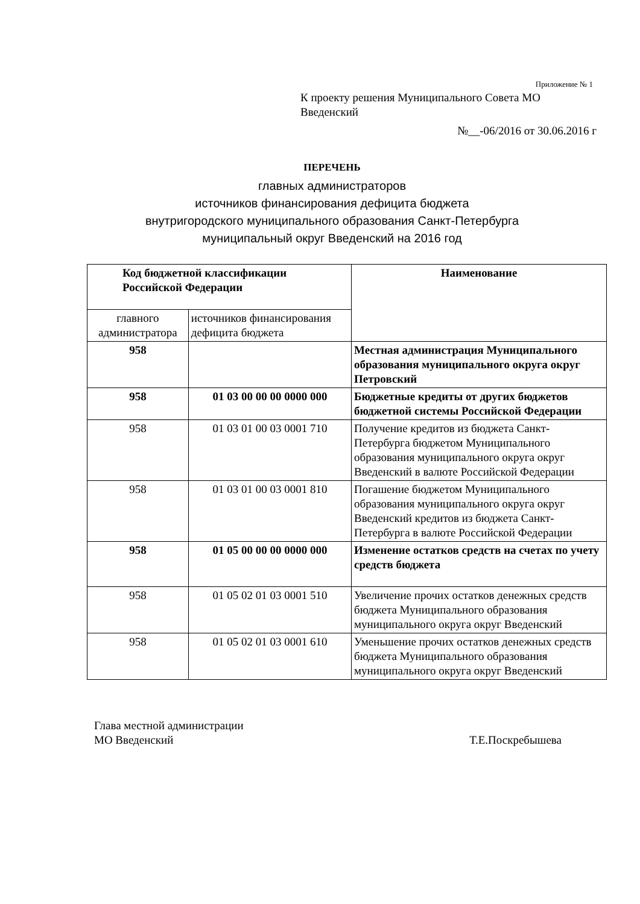Приложение № 1
К проекту решения Муниципального Совета МО
Введенский
№__-06/2016 от 30.06.2016 г
ПЕРЕЧЕНЬ
главных администраторов
источников финансирования дефицита бюджета
внутригородского муниципального образования Санкт-Петербурга
муниципальный округ Введенский на 2016 год
| Код бюджетной классификации Российской Федерации | | Наименование |
| --- | --- | --- |
| главного администратора | источников финансирования дефицита бюджета | |
| 958 | | Местная администрация Муниципального образования муниципального округа округ Петровский |
| 958 | 01 03 00 00 00 0000 000 | Бюджетные кредиты от других бюджетов бюджетной системы Российской Федерации |
| 958 | 01 03 01 00 03 0001 710 | Получение кредитов из бюджета Санкт-Петербурга бюджетом Муниципального образования муниципального округа округ Введенский в валюте Российской Федерации |
| 958 | 01 03 01 00 03 0001 810 | Погашение бюджетом Муниципального образования муниципального округа округ Введенский кредитов из бюджета Санкт-Петербурга в валюте Российской Федерации |
| 958 | 01 05 00 00 00 0000 000 | Изменение остатков средств на счетах по учету средств бюджета |
| 958 | 01 05 02 01 03 0001 510 | Увеличение прочих остатков денежных средств бюджета Муниципального образования муниципального округа округ Введенский |
| 958 | 01 05 02 01 03 0001 610 | Уменьшение прочих остатков денежных средств бюджета Муниципального образования муниципального округа округ Введенский |
Глава местной администрации
МО Введенский
Т.Е.Поскребышева